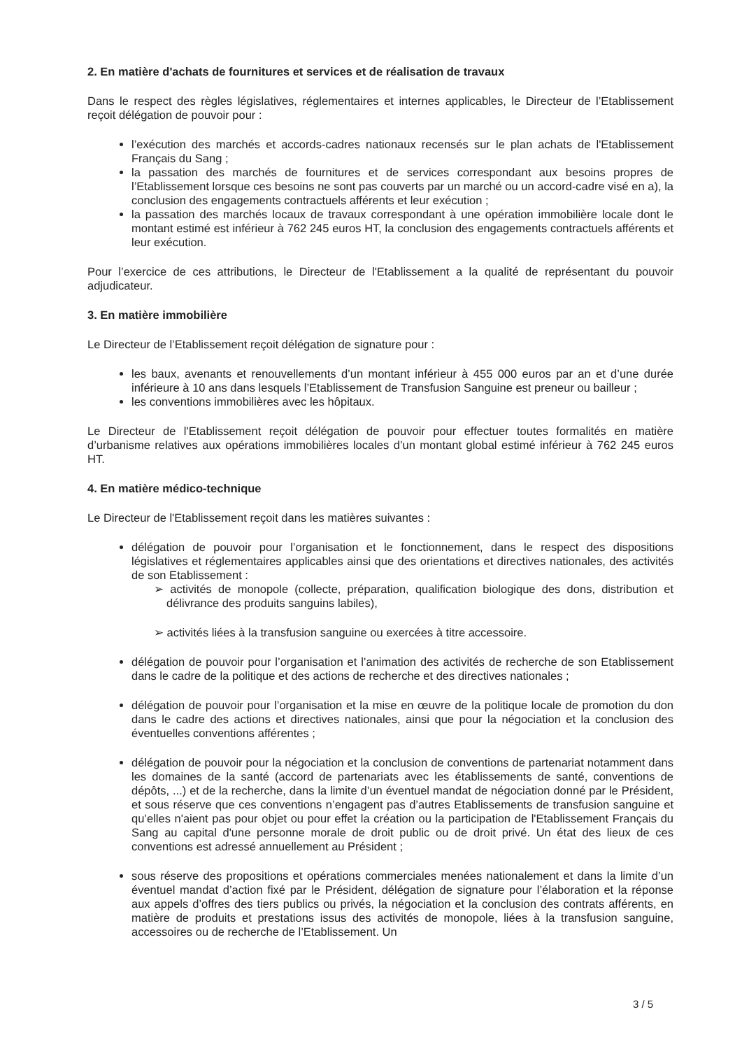2. En matière d'achats de fournitures et services et de réalisation de travaux
Dans le respect des règles législatives, réglementaires et internes applicables, le Directeur de l’Etablissement reçoit délégation de pouvoir pour :
l’exécution des marchés et accords-cadres nationaux recensés sur le plan achats de l'Etablissement Français du Sang ;
la passation des marchés de fournitures et de services correspondant aux besoins propres de l’Etablissement lorsque ces besoins ne sont pas couverts par un marché ou un accord-cadre visé en a), la conclusion des engagements contractuels afférents et leur exécution ;
la passation des marchés locaux de travaux correspondant à une opération immobilière locale dont le montant estimé est inférieur à 762 245 euros HT, la conclusion des engagements contractuels afférents et leur exécution.
Pour l’exercice de ces attributions, le Directeur de l'Etablissement a la qualité de représentant du pouvoir adjudicateur.
3. En matière immobilière
Le Directeur de l’Etablissement reçoit délégation de signature pour :
les baux, avenants et renouvellements d’un montant inférieur à 455 000 euros par an et d’une durée inférieure à 10 ans dans lesquels l’Etablissement de Transfusion Sanguine est preneur ou bailleur ;
les conventions immobilières avec les hôpitaux.
Le Directeur de l'Etablissement reçoit délégation de pouvoir pour effectuer toutes formalités en matière d’urbanisme relatives aux opérations immobilières locales d’un montant global estimé inférieur à 762 245 euros HT.
4. En matière médico-technique
Le Directeur de l'Etablissement reçoit dans les matières suivantes :
délégation de pouvoir pour l’organisation et le fonctionnement, dans le respect des dispositions législatives et réglementaires applicables ainsi que des orientations et directives nationales, des activités de son Etablissement :
➢ activités de monopole (collecte, préparation, qualification biologique des dons, distribution et délivrance des produits sanguins labiles),
➢ activités liées à la transfusion sanguine ou exercées à titre accessoire.
délégation de pouvoir pour l’organisation et l’animation des activités de recherche de son Etablissement dans le cadre de la politique et des actions de recherche et des directives nationales ;
délégation de pouvoir pour l’organisation et la mise en œuvre de la politique locale de promotion du don dans le cadre des actions et directives nationales, ainsi que pour la négociation et la conclusion des éventuelles conventions afférentes ;
délégation de pouvoir pour la négociation et la conclusion de conventions de partenariat notamment dans les domaines de la santé (accord de partenariats avec les établissements de santé, conventions de dépôts, ...) et de la recherche, dans la limite d’un éventuel mandat de négociation donné par le Président, et sous réserve que ces conventions n’engagent pas d’autres Etablissements de transfusion sanguine et qu’elles n'aient pas pour objet ou pour effet la création ou la participation de l'Etablissement Français du Sang au capital d'une personne morale de droit public ou de droit privé. Un état des lieux de ces conventions est adressé annuellement au Président ;
sous réserve des propositions et opérations commerciales menées nationalement et dans la limite d’un éventuel mandat d’action fixé par le Président, délégation de signature pour l’élaboration et la réponse aux appels d’offres des tiers publics ou privés, la négociation et la conclusion des contrats afférents, en matière de produits et prestations issus des activités de monopole, liées à la transfusion sanguine, accessoires ou de recherche de l’Etablissement. Un
3 / 5